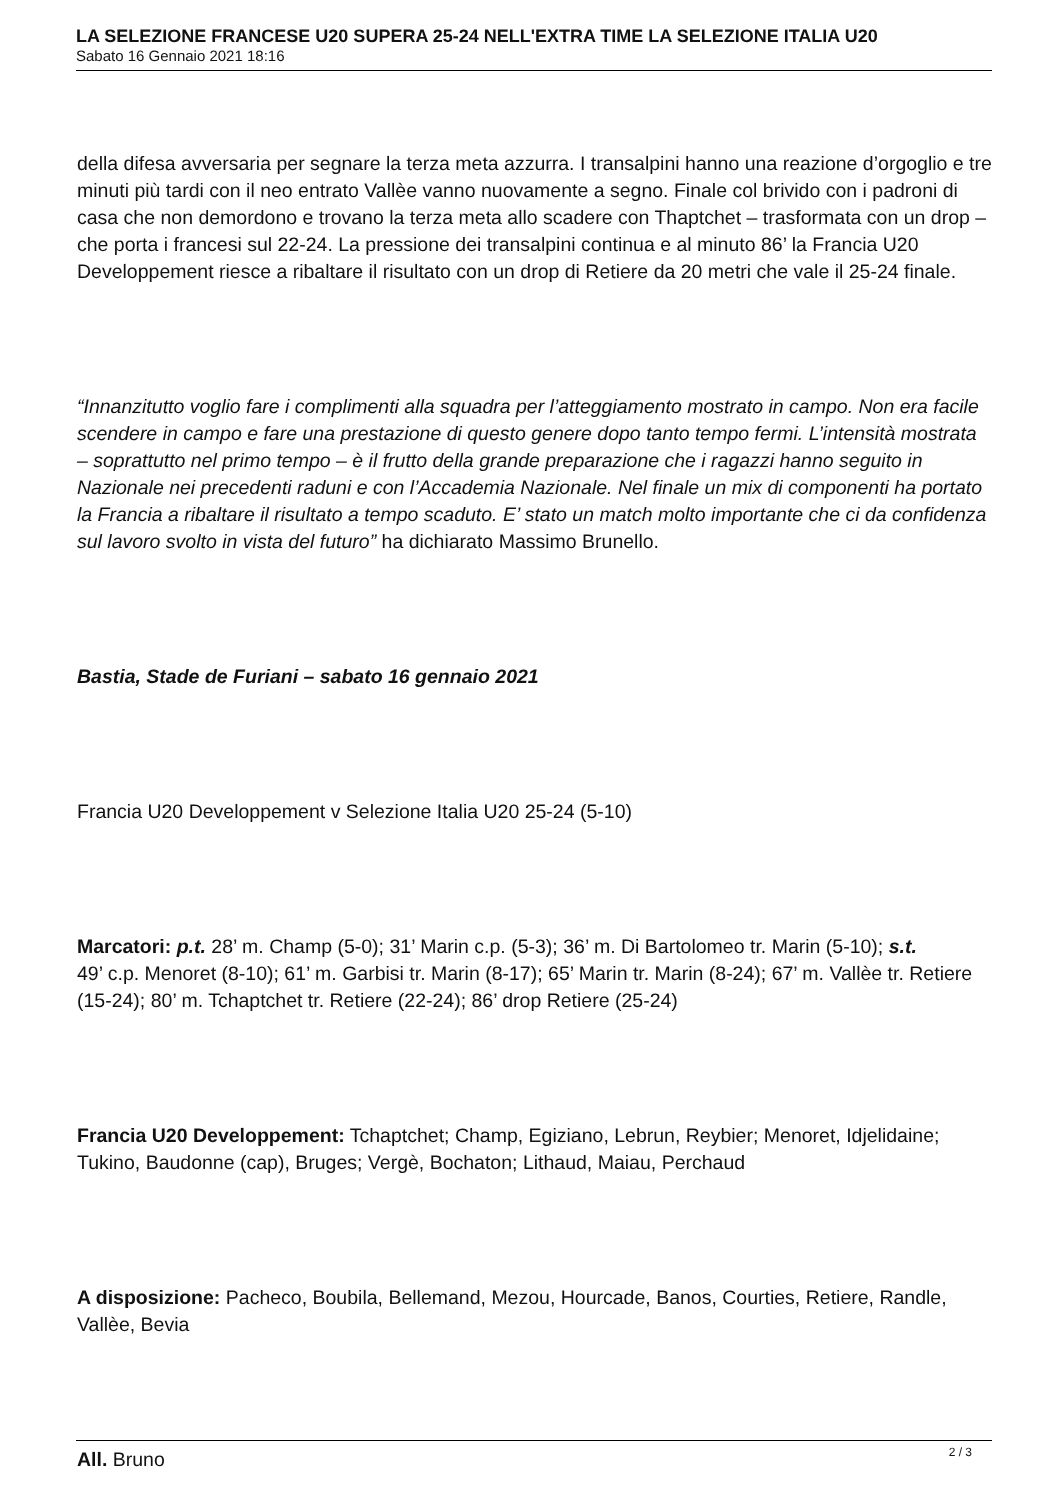LA SELEZIONE FRANCESE U20 SUPERA 25-24 NELL'EXTRA TIME LA SELEZIONE ITALIA U20
Sabato 16 Gennaio 2021 18:16
della difesa avversaria per segnare la terza meta azzurra. I transalpini hanno una reazione d’orgoglio e tre minuti più tardi con il neo entrato Vallèe vanno nuovamente a segno. Finale col brivido con i padroni di casa che non demordono e trovano la terza meta allo scadere con Thaptchet – trasformata con un drop – che porta i francesi sul 22-24. La pressione dei transalpini continua e al minuto 86’ la Francia U20 Developpement riesce a ribaltare il risultato con un drop di Retiere da 20 metri che vale il 25-24 finale.
“Innanzitutto voglio fare i complimenti alla squadra per l’atteggiamento mostrato in campo. Non era facile scendere in campo e fare una prestazione di questo genere dopo tanto tempo fermi. L’intensità mostrata – soprattutto nel primo tempo – è il frutto della grande preparazione che i ragazzi hanno seguito in Nazionale nei precedenti raduni e con l’Accademia Nazionale. Nel finale un mix di componenti ha portato la Francia a ribaltare il risultato a tempo scaduto. E’ stato un match molto importante che ci da confidenza sul lavoro svolto in vista del futuro” ha dichiarato Massimo Brunello.
Bastia, Stade de Furiani – sabato 16 gennaio 2021
Francia U20 Developpement v Selezione Italia U20 25-24 (5-10)
Marcatori: p.t. 28’ m. Champ (5-0); 31’ Marin c.p. (5-3); 36’ m. Di Bartolomeo tr. Marin (5-10); s.t.
49’ c.p. Menoret (8-10); 61’ m. Garbisi tr. Marin (8-17); 65’ Marin tr. Marin (8-24); 67’ m. Vallèe tr. Retiere (15-24); 80’ m. Tchaptchet tr. Retiere (22-24); 86’ drop Retiere (25-24)
Francia U20 Developpement: Tchaptchet; Champ, Egiziano, Lebrun, Reybier; Menoret, Idjelidaine; Tukino, Baudonne (cap), Bruges; Vergè, Bochaton; Lithaud, Maiau, Perchaud
A disposizione: Pacheco, Boubila, Bellemand, Mezou, Hourcade, Banos, Courties, Retiere, Randle, Vallèe, Bevia
All. Bruno
2 / 3